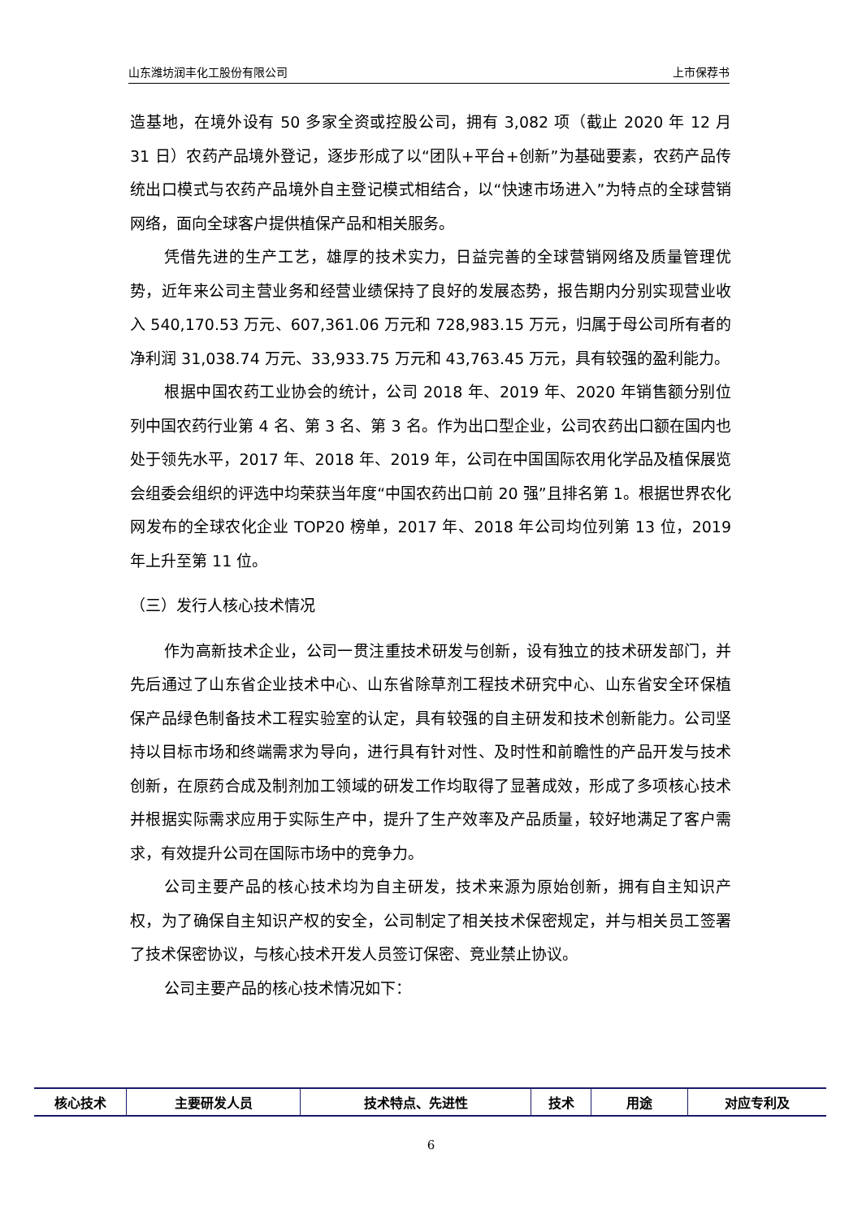山东潍坊润丰化工股份有限公司 上市保荐书
造基地，在境外设有 50 多家全资或控股公司，拥有 3,082 项（截止 2020 年 12 月 31 日）农药产品境外登记，逐步形成了以“团队+平台+创新”为基础要素，农药产品传统出口模式与农药产品境外自主登记模式相结合，以“快速市场进入”为特点的全球营销网络，面向全球客户提供植保产品和相关服务。
凭借先进的生产工艺，雄厚的技术实力，日益完善的全球营销网络及质量管理优势，近年来公司主营业务和经营业绩保持了良好的发展态势，报告期内分别实现营业收入 540,170.53 万元、607,361.06 万元和 728,983.15 万元，归属于母公司所有者的净利润 31,038.74 万元、33,933.75 万元和 43,763.45 万元，具有较强的盈利能力。
根据中国农药工业协会的统计，公司 2018 年、2019 年、2020 年销售额分别位列中国农药行业第 4 名、第 3 名、第 3 名。作为出口型企业，公司农药出口额在国内也处于领先水平，2017 年、2018 年、2019 年，公司在中国国际农用化学品及植保展览会组委会组织的评选中均荣获当年度“中国农药出口前 20 强”且排名第 1。根据世界农化网发布的全球农化企业 TOP20 榜单，2017 年、2018 年公司均位列第 13 位，2019 年上升至第 11 位。
（三）发行人核心技术情况
作为高新技术企业，公司一贯注重技术研发与创新，设有独立的技术研发部门，并先后通过了山东省企业技术中心、山东省除草剂工程技术研究中心、山东省安全环保植保产品绿色制备技术工程实验室的认定，具有较强的自主研发和技术创新能力。公司坚持以目标市场和终端需求为导向，进行具有针对性、及时性和前瞻性的产品开发与技术创新，在原药合成及制剂加工领域的研发工作均取得了显著成效，形成了多项核心技术并根据实际需求应用于实际生产中，提升了生产效率及产品质量，较好地满足了客户需求，有效提升公司在国际市场中的竞争力。
公司主要产品的核心技术均为自主研发，技术来源为原始创新，拥有自主知识产权，为了确保自主知识产权的安全，公司制定了相关技术保密规定，并与相关员工签署了技术保密协议，与核心技术开发人员签订保密、竞业禁止协议。
公司主要产品的核心技术情况如下：
| 核心技术 | 主要研发人员 | 技术特点、先进性 | 技术 | 用途 | 对应专利及 |
| --- | --- | --- | --- | --- | --- |
6